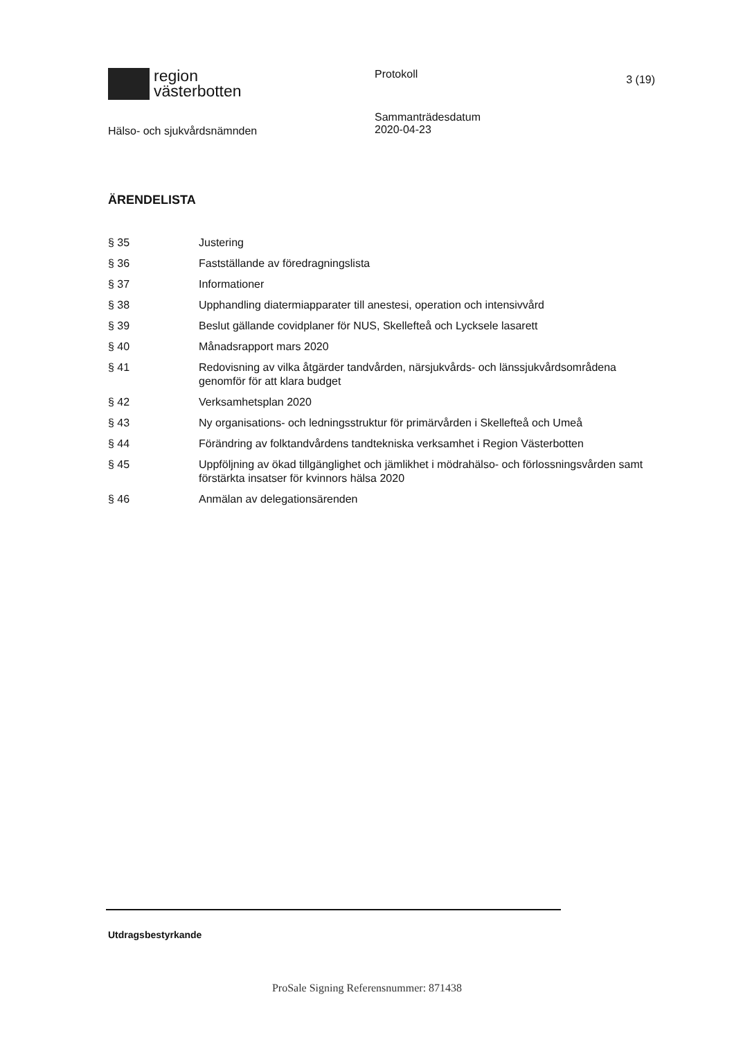region
västerbotten
Protokoll
3 (19)
Hälso- och sjukvårdsnämnden
Sammanträdesdatum
2020-04-23
ÄRENDELISTA
§ 35 Justering
§ 36 Fastställande av föredragningslista
§ 37 Informationer
§ 38 Upphandling diatermiapparater till anestesi, operation och intensivvård
§ 39 Beslut gällande covidplaner för NUS, Skellefteå och Lycksele lasarett
§ 40 Månadsrapport mars 2020
§ 41 Redovisning av vilka åtgärder tandvården, närsjukvårds- och länssjukvårdsområdena genomför för att klara budget
§ 42 Verksamhetsplan 2020
§ 43 Ny organisations- och ledningsstruktur för primärvården i Skellefteå och Umeå
§ 44 Förändring av folktandvårdens tandtekniska verksamhet i Region Västerbotten
§ 45 Uppföljning av ökad tillgänglighet och jämlikhet i mödrahälso- och förlossningsvården samt förstärkta insatser för kvinnors hälsa 2020
§ 46 Anmälan av delegationsärenden
Utdragsbestyrkande
ProSale Signing Referensnummer: 871438